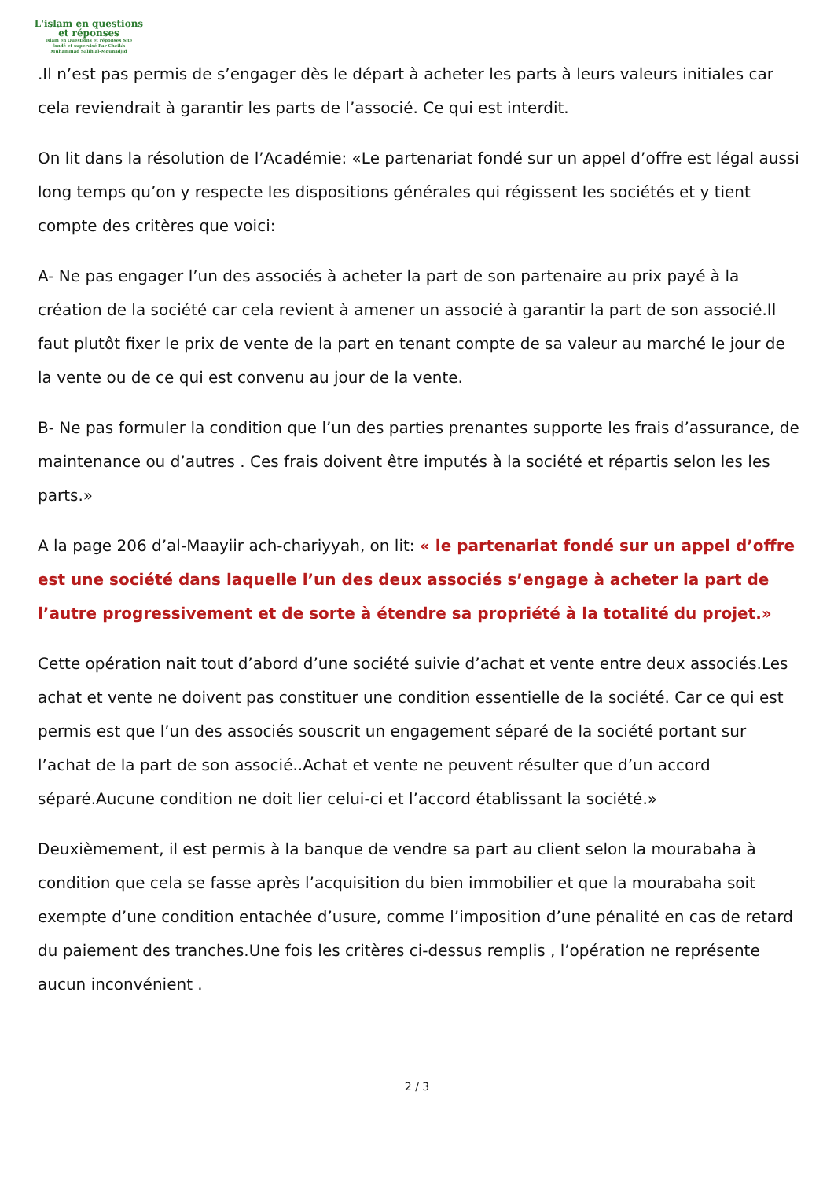L'islam en questions
et réponses
Islam en Questions et réponses Site
fondé et supervisé Par Cheikh
Muhammad Salih al-Mounadjid
.Il n’est pas permis de s’engager dès le départ à acheter les parts à leurs valeurs initiales car cela reviendrait à garantir les parts de l’associé. Ce qui est interdit.
On lit dans la résolution de l’Académie: «Le partenariat fondé sur un appel d’offre est légal aussi long temps qu’on y respecte les dispositions générales qui régissent les sociétés et y tient compte des critères que voici:
A- Ne pas engager l’un des associés à acheter la part de son partenaire au prix payé à la création de la société car cela revient à amener un associé à garantir la part de son associé.Il faut plutôt fixer le prix de vente de la part en tenant compte de sa valeur au marché le jour de la vente ou de ce qui est convenu au jour de la vente.
B- Ne pas formuler la condition que l’un des parties prenantes supporte les frais d’assurance, de maintenance ou d’autres . Ces frais doivent être imputés à la société et répartis selon les les parts.»
A la page 206 d’al-Maayiir ach-chariyyah, on lit: « le partenariat fondé sur un appel d’offre est une société dans laquelle l’un des deux associés s’engage à acheter la part de l’autre progressivement et de sorte à étendre sa propriété à la totalité du projet.»
Cette opération nait tout d’abord d’une société suivie d’achat et vente entre deux associés.Les achat et vente ne doivent pas constituer une condition essentielle de la société. Car ce qui est permis est que l’un des associés souscrit un engagement séparé de la société portant sur l’achat de la part de son associé..Achat et vente ne peuvent résulter que d’un accord séparé.Aucune condition ne doit lier celui-ci et l’accord établissant la société.»
Deuxièmement, il est permis à la banque de vendre sa part au client selon la mourabaha à condition que cela se fasse après l’acquisition du bien immobilier et que la mourabaha soit exempte d’une condition entachée d’usure, comme l’imposition d’une pénalité en cas de retard du paiement des tranches.Une fois les critères ci-dessus remplis , l’opération ne représente aucun inconvénient .
2 / 3